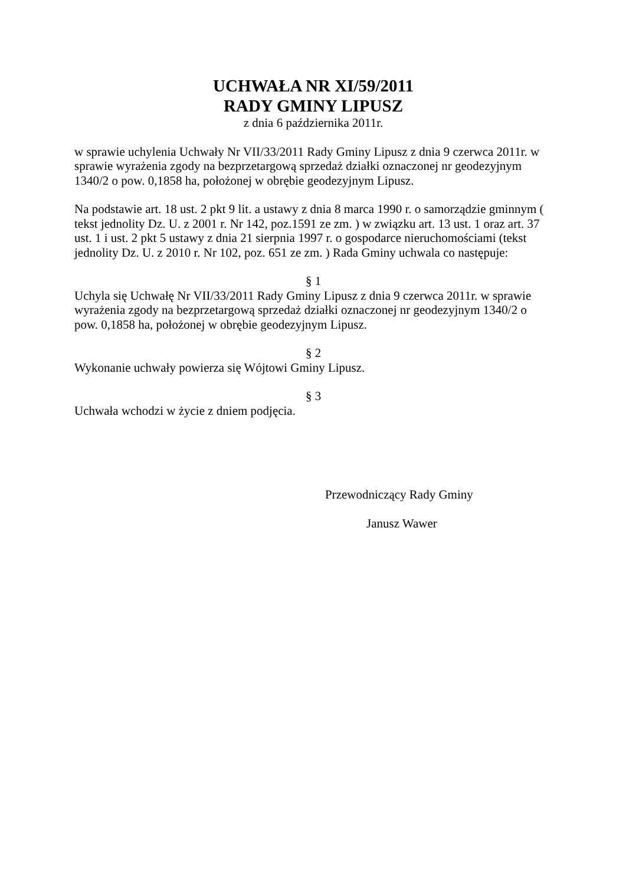UCHWAŁA NR XI/59/2011
RADY GMINY LIPUSZ
z dnia 6 października 2011r.
w sprawie uchylenia Uchwały Nr VII/33/2011 Rady Gminy Lipusz z dnia 9 czerwca 2011r. w sprawie wyrażenia zgody na bezprzetargową sprzedaż działki oznaczonej nr geodezyjnym 1340/2 o pow. 0,1858 ha, położonej w obrębie geodezyjnym Lipusz.
Na podstawie art. 18 ust. 2 pkt 9 lit. a ustawy z dnia 8 marca 1990 r. o samorządzie gminnym ( tekst jednolity Dz. U. z 2001 r. Nr 142, poz.1591 ze zm. ) w związku art. 13 ust. 1 oraz art. 37 ust. 1 i ust. 2 pkt 5 ustawy z dnia 21 sierpnia 1997 r. o gospodarce nieruchomościami (tekst jednolity Dz. U. z 2010 r. Nr 102, poz. 651 ze zm. ) Rada Gminy uchwala co następuje:
§ 1
Uchyla się Uchwałę Nr VII/33/2011 Rady Gminy Lipusz z dnia 9 czerwca 2011r. w sprawie wyrażenia zgody na bezprzetargową sprzedaż działki oznaczonej nr geodezyjnym 1340/2 o pow. 0,1858 ha, położonej w obrębie geodezyjnym Lipusz.
§ 2
Wykonanie uchwały powierza się Wójtowi Gminy Lipusz.
§ 3
Uchwała wchodzi w życie z dniem podjęcia.
Przewodniczący Rady Gminy
Janusz Wawer